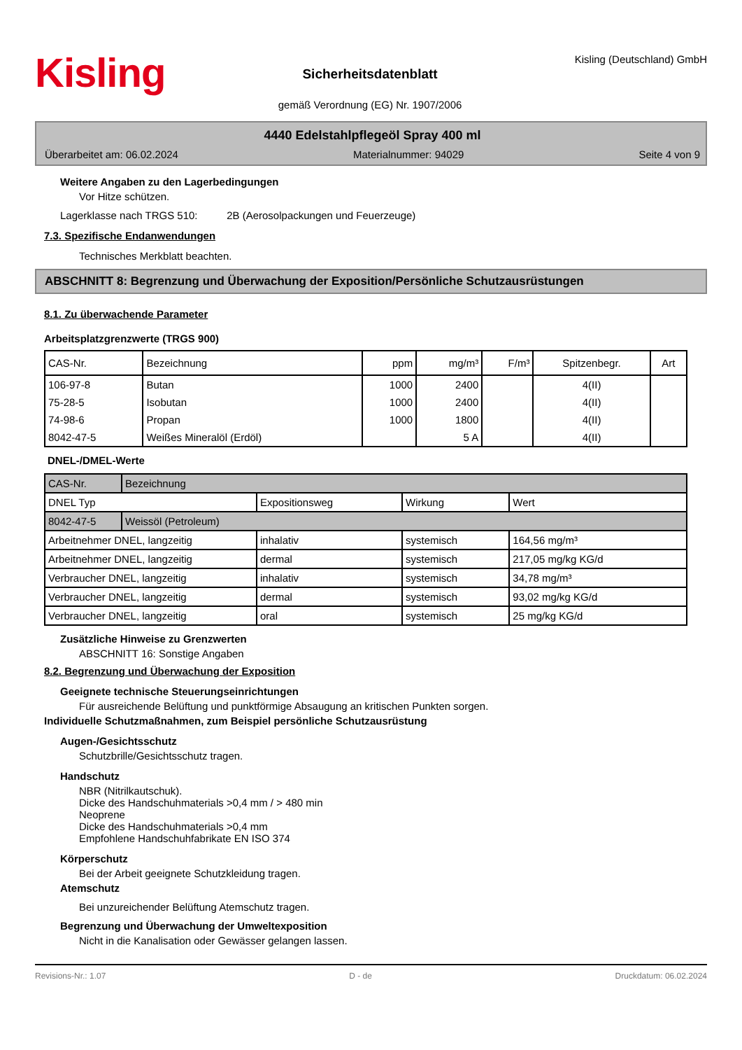Kisling
Sicherheitsdatenblatt
gemäß Verordnung (EG) Nr. 1907/2006
Kisling (Deutschland) GmbH
4440 Edelstahlpflegeöl Spray 400 ml
Überarbeitet am: 06.02.2024 Materialnummer: 94029 Seite 4 von 9
Weitere Angaben zu den Lagerbedingungen
Vor Hitze schützen.
Lagerklasse nach TRGS 510: 2B (Aerosolpackungen und Feuerzeuge)
7.3. Spezifische Endanwendungen
Technisches Merkblatt beachten.
ABSCHNITT 8: Begrenzung und Überwachung der Exposition/Persönliche Schutzausrüstungen
8.1. Zu überwachende Parameter
Arbeitsplatzgrenzwerte (TRGS 900)
| CAS-Nr. | Bezeichnung | ppm | mg/m³ | F/m³ | Spitzenbegr. | Art |
| --- | --- | --- | --- | --- | --- | --- |
| 106-97-8 | Butan | 1000 | 2400 | | 4(II) | |
| 75-28-5 | Isobutan | 1000 | 2400 | | 4(II) | |
| 74-98-6 | Propan | 1000 | 1800 | | 4(II) | |
| 8042-47-5 | Weißes Mineralöl (Erdöl) | | 5 A | | 4(II) | |
DNEL-/DMEL-Werte
| CAS-Nr. | Bezeichnung | | | |
| DNEL Typ | | Expositionsweg | Wirkung | Wert |
| 8042-47-5 | Weissöl (Petroleum) | | | |
| Arbeitnehmer DNEL, langzeitig | | inhalativ | systemisch | 164,56 mg/m³ |
| Arbeitnehmer DNEL, langzeitig | | dermal | systemisch | 217,05 mg/kg KG/d |
| Verbraucher DNEL, langzeitig | | inhalativ | systemisch | 34,78 mg/m³ |
| Verbraucher DNEL, langzeitig | | dermal | systemisch | 93,02 mg/kg KG/d |
| Verbraucher DNEL, langzeitig | | oral | systemisch | 25 mg/kg KG/d |
Zusätzliche Hinweise zu Grenzwerten
ABSCHNITT 16: Sonstige Angaben
8.2. Begrenzung und Überwachung der Exposition
Geeignete technische Steuerungseinrichtungen
Für ausreichende Belüftung und punktförmige Absaugung an kritischen Punkten sorgen.
Individuelle Schutzmaßnahmen, zum Beispiel persönliche Schutzausrüstung
Augen-/Gesichtsschutz
Schutzbrille/Gesichtsschutz tragen.
Handschutz
NBR (Nitrilkautschuk).
Dicke des Handschuhmaterials >0,4 mm / > 480 min
Neoprene
Dicke des Handschuhmaterials >0,4 mm
Empfohlene Handschuhfabrikate EN ISO 374
Körperschutz
Bei der Arbeit geeignete Schutzkleidung tragen.
Atemschutz
Bei unzureichender Belüftung Atemschutz tragen.
Begrenzung und Überwachung der Umweltexposition
Nicht in die Kanalisation oder Gewässer gelangen lassen.
Revisions-Nr.: 1.07 D - de Druckdatum: 06.02.2024